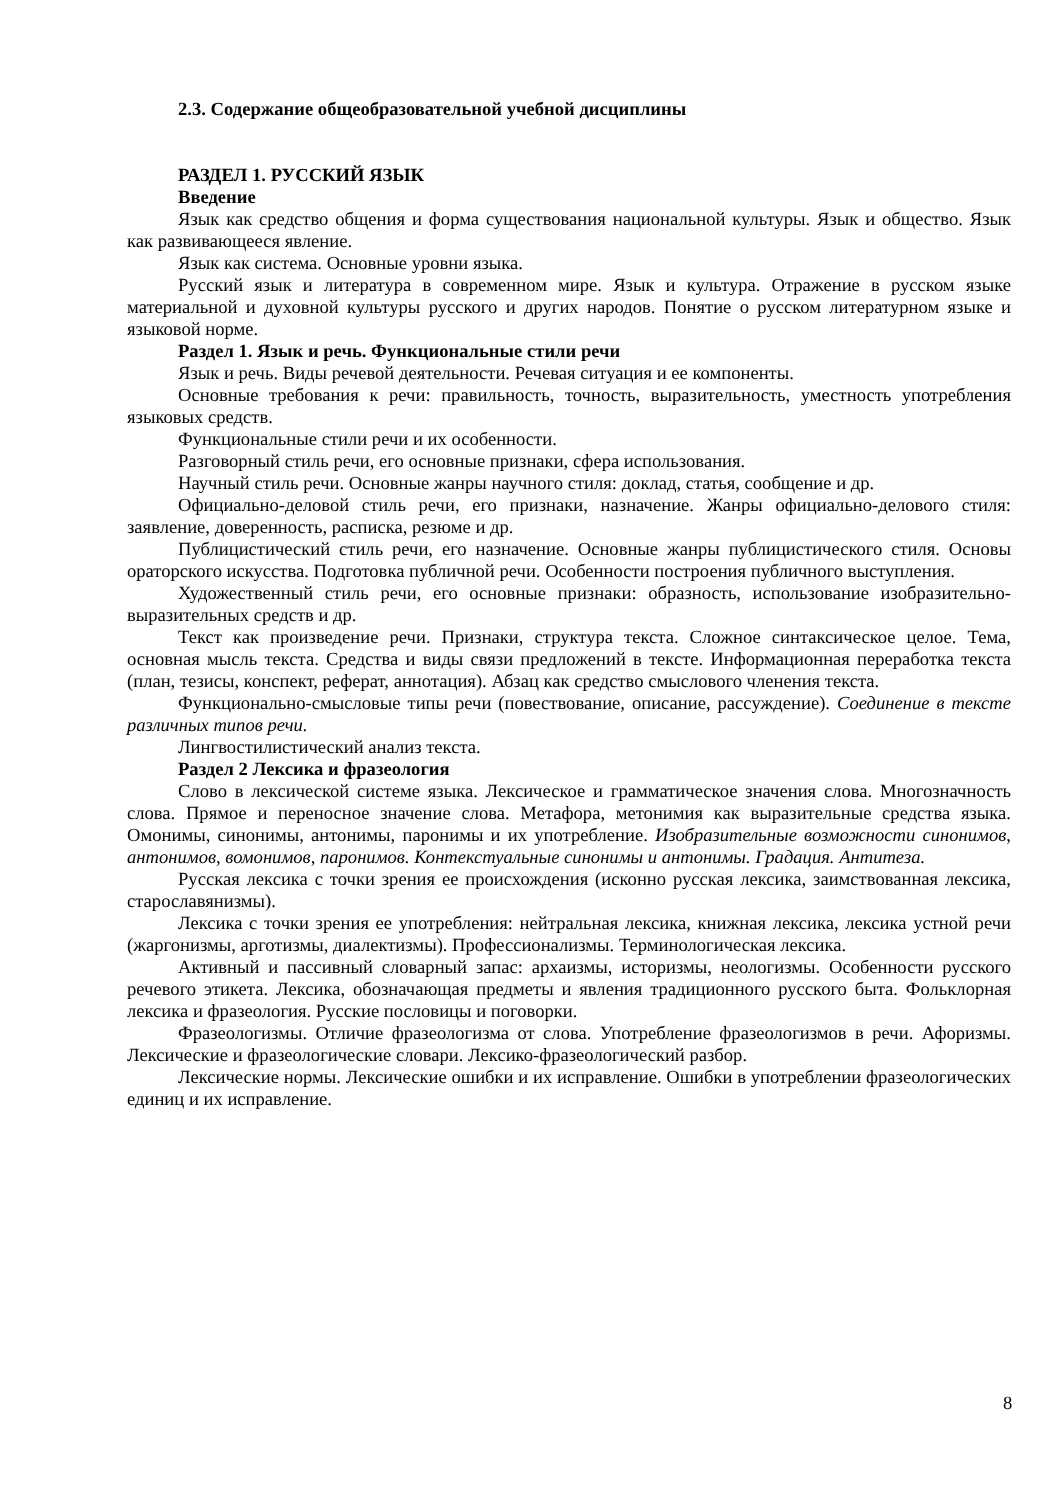2.3. Содержание общеобразовательной учебной дисциплины
РАЗДЕЛ 1. РУССКИЙ ЯЗЫК
Введение
Язык как средство общения и форма существования национальной культуры. Язык и общество. Язык как развивающееся явление.
Язык как система. Основные уровни языка.
Русский язык и литература в современном мире. Язык и культура. Отражение в русском языке материальной и духовной культуры русского и других народов. Понятие о русском литературном языке и языковой норме.
Раздел 1. Язык и речь. Функциональные стили речи
Язык и речь. Виды речевой деятельности. Речевая ситуация и ее компоненты.
Основные требования к речи: правильность, точность, выразительность, уместность употребления языковых средств.
Функциональные стили речи и их особенности.
Разговорный стиль речи, его основные признаки, сфера использования.
Научный стиль речи. Основные жанры научного стиля: доклад, статья, сообщение и др.
Официально-деловой стиль речи, его признаки, назначение. Жанры официально-делового стиля: заявление, доверенность, расписка, резюме и др.
Публицистический стиль речи, его назначение. Основные жанры публицистического стиля. Основы ораторского искусства. Подготовка публичной речи. Особенности построения публичного выступления.
Художественный стиль речи, его основные признаки: образность, использование изобразительно-выразительных средств и др.
Текст как произведение речи. Признаки, структура текста. Сложное синтаксическое целое. Тема, основная мысль текста. Средства и виды связи предложений в тексте. Информационная переработка текста (план, тезисы, конспект, реферат, аннотация). Абзац как средство смыслового членения текста.
Функционально-смысловые типы речи (повествование, описание, рассуждение). Соединение в тексте различных типов речи.
Лингвостилистический анализ текста.
Раздел 2 Лексика и фразеология
Слово в лексической системе языка. Лексическое и грамматическое значения слова. Многозначность слова. Прямое и переносное значение слова. Метафора, метонимия как выразительные средства языка. Омонимы, синонимы, антонимы, паронимы и их употребление. Изобразительные возможности синонимов, антонимов, вомонимов, паронимов. Контекстуальные синонимы и антонимы. Градация. Антитеза.
Русская лексика с точки зрения ее происхождения (исконно русская лексика, заимствованная лексика, старославянизмы).
Лексика с точки зрения ее употребления: нейтральная лексика, книжная лексика, лексика устной речи (жаргонизмы, арготизмы, диалектизмы). Профессионализмы. Терминологическая лексика.
Активный и пассивный словарный запас: архаизмы, историзмы, неологизмы. Особенности русского речевого этикета. Лексика, обозначающая предметы и явления традиционного русского быта. Фольклорная лексика и фразеология. Русские пословицы и поговорки.
Фразеологизмы. Отличие фразеологизма от слова. Употребление фразеологизмов в речи. Афоризмы. Лексические и фразеологические словари. Лексико-фразеологический разбор.
Лексические нормы. Лексические ошибки и их исправление. Ошибки в употреблении фразеологических единиц и их исправление.
8